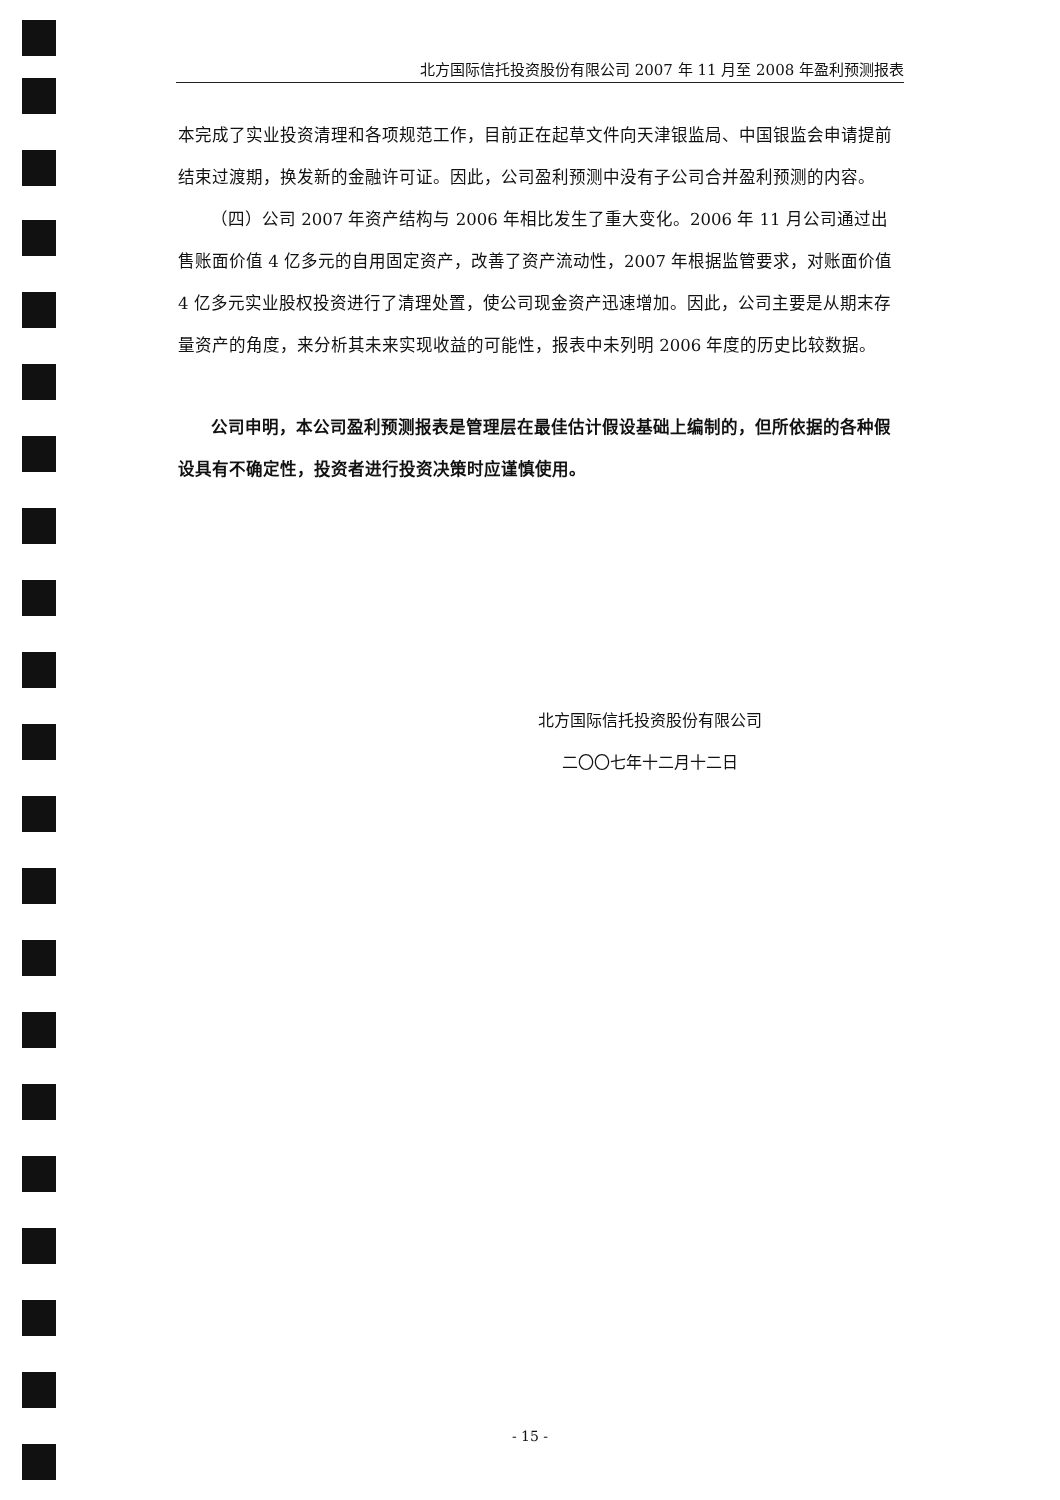北方国际信托投资股份有限公司 2007 年 11 月至 2008 年盈利预测报表
本完成了实业投资清理和各项规范工作，目前正在起草文件向天津银监局、中国银监会申请提前结束过渡期，换发新的金融许可证。因此，公司盈利预测中没有子公司合并盈利预测的内容。
（四）公司 2007 年资产结构与 2006 年相比发生了重大变化。2006 年 11 月公司通过出售账面价值 4 亿多元的自用固定资产，改善了资产流动性，2007 年根据监管要求，对账面价值 4 亿多元实业股权投资进行了清理处置，使公司现金资产迅速增加。因此，公司主要是从期末存量资产的角度，来分析其未来实现收益的可能性，报表中未列明 2006 年度的历史比较数据。
公司申明，本公司盈利预测报表是管理层在最佳估计假设基础上编制的，但所依据的各种假设具有不确定性，投资者进行投资决策时应谨慎使用。
北方国际信托投资股份有限公司
二〇〇七年十二月十二日
- 15 -